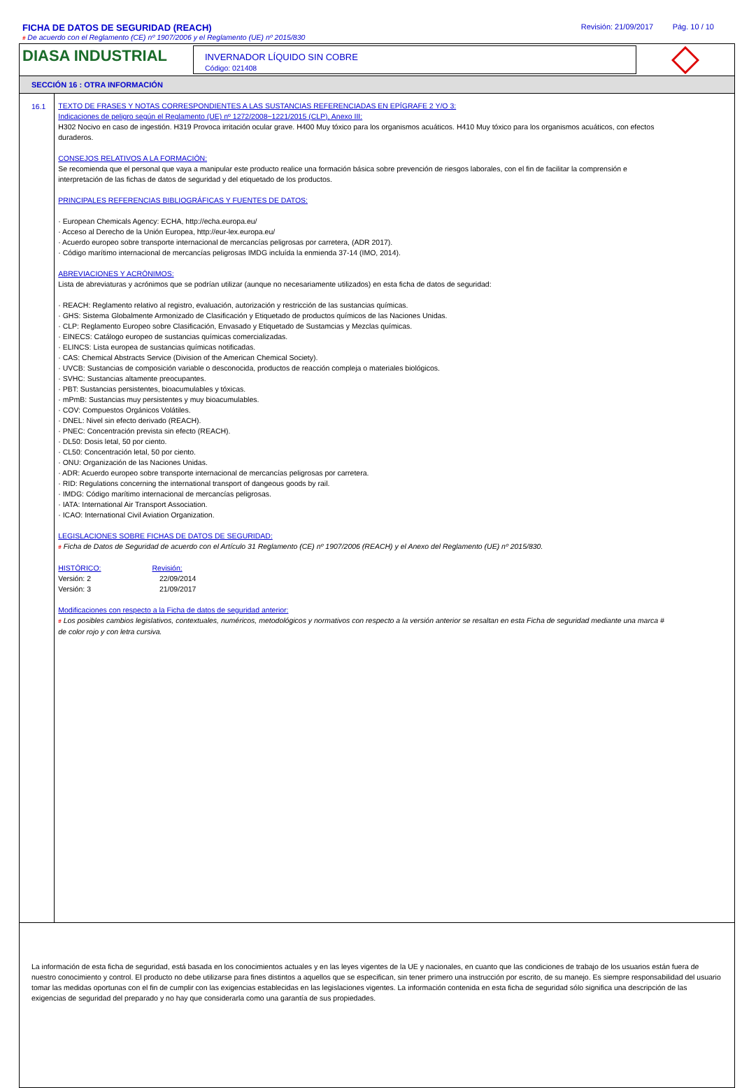FICHA DE DATOS DE SEGURIDAD (REACH) Revisión: 21/09/2017 Pág. 10 / 10
# De acuerdo con el Reglamento (CE) nº 1907/2006 y el Reglamento (UE) nº 2015/830
DIASA INDUSTRIAL
INVERNADOR LÍQUIDO SIN COBRE
Código: 021408
SECCIÓN 16 : OTRA INFORMACIÓN
16.1
TEXTO DE FRASES Y NOTAS CORRESPONDIENTES A LAS SUSTANCIAS REFERENCIADAS EN EPÍGRAFE 2 Y/O 3:
Indicaciones de peligro según el Reglamento (UE) nº 1272/2008~1221/2015 (CLP), Anexo III:
H302 Nocivo en caso de ingestión. H319 Provoca irritación ocular grave. H400 Muy tóxico para los organismos acuáticos. H410 Muy tóxico para los organismos acuáticos, con efectos duraderos.
CONSEJOS RELATIVOS A LA FORMACIÓN:
Se recomienda que el personal que vaya a manipular este producto realice una formación básica sobre prevención de riesgos laborales, con el fin de facilitar la comprensión e interpretación de las fichas de datos de seguridad y del etiquetado de los productos.
PRINCIPALES REFERENCIAS BIBLIOGRÁFICAS Y FUENTES DE DATOS:
· European Chemicals Agency: ECHA, http://echa.europa.eu/
· Acceso al Derecho de la Unión Europea, http://eur-lex.europa.eu/
· Acuerdo europeo sobre transporte internacional de mercancías peligrosas por carretera, (ADR 2017).
· Código marítimo internacional de mercancías peligrosas IMDG incluída la enmienda 37-14 (IMO, 2014).
ABREVIACIONES Y ACRÓNIMOS:
Lista de abreviaturas y acrónimos que se podrían utilizar (aunque no necesariamente utilizados) en esta ficha de datos de seguridad:
· REACH: Reglamento relativo al registro, evaluación, autorización y restricción de las sustancias químicas.
· GHS: Sistema Globalmente Armonizado de Clasificación y Etiquetado de productos químicos de las Naciones Unidas.
· CLP: Reglamento Europeo sobre Clasificación, Envasado y Etiquetado de Sustamcias y Mezclas químicas.
· EINECS: Catálogo europeo de sustancias químicas comercializadas.
· ELINCS: Lista europea de sustancias químicas notificadas.
· CAS: Chemical Abstracts Service (Division of the American Chemical Society).
· UVCB: Sustancias de composición variable o desconocida, productos de reacción compleja o materiales biológicos.
· SVHC: Sustancias altamente preocupantes.
· PBT: Sustancias persistentes, bioacumulables y tóxicas.
· mPmB: Sustancias muy persistentes y muy bioacumulables.
· COV: Compuestos Orgánicos Volátiles.
· DNEL: Nivel sin efecto derivado (REACH).
· PNEC: Concentración prevista sin efecto (REACH).
· DL50: Dosis letal, 50 por ciento.
· CL50: Concentración letal, 50 por ciento.
· ONU: Organización de las Naciones Unidas.
· ADR: Acuerdo europeo sobre transporte internacional de mercancías peligrosas por carretera.
· RID: Regulations concerning the international transport of dangeous goods by rail.
· IMDG: Código marítimo internacional de mercancías peligrosas.
· IATA: International Air Transport Association.
· ICAO: International Civil Aviation Organization.
LEGISLACIONES SOBRE FICHAS DE DATOS DE SEGURIDAD:
# Ficha de Datos de Seguridad de acuerdo con el Artículo 31 Reglamento (CE) nº 1907/2006 (REACH) y el Anexo del Reglamento (UE) nº 2015/830.
HISTÓRICO: Revisión:
Versión: 2 22/09/2014
Versión: 3 21/09/2017
Modificaciones con respecto a la Ficha de datos de seguridad anterior:
# Los posibles cambios legislativos, contextuales, numéricos, metodológicos y normativos con respecto a la versión anterior se resaltan en esta Ficha de seguridad mediante una marca # de color rojo y con letra cursiva.
La información de esta ficha de seguridad, está basada en los conocimientos actuales y en las leyes vigentes de la UE y nacionales, en cuanto que las condiciones de trabajo de los usuarios están fuera de nuestro conocimiento y control. El producto no debe utilizarse para fines distintos a aquellos que se especifican, sin tener primero una instrucción por escrito, de su manejo. Es siempre responsabilidad del usuario tomar las medidas oportunas con el fin de cumplir con las exigencias establecidas en las legislaciones vigentes. La información contenida en esta ficha de seguridad sólo significa una descripción de las exigencias de seguridad del preparado y no hay que considerarla como una garantía de sus propiedades.